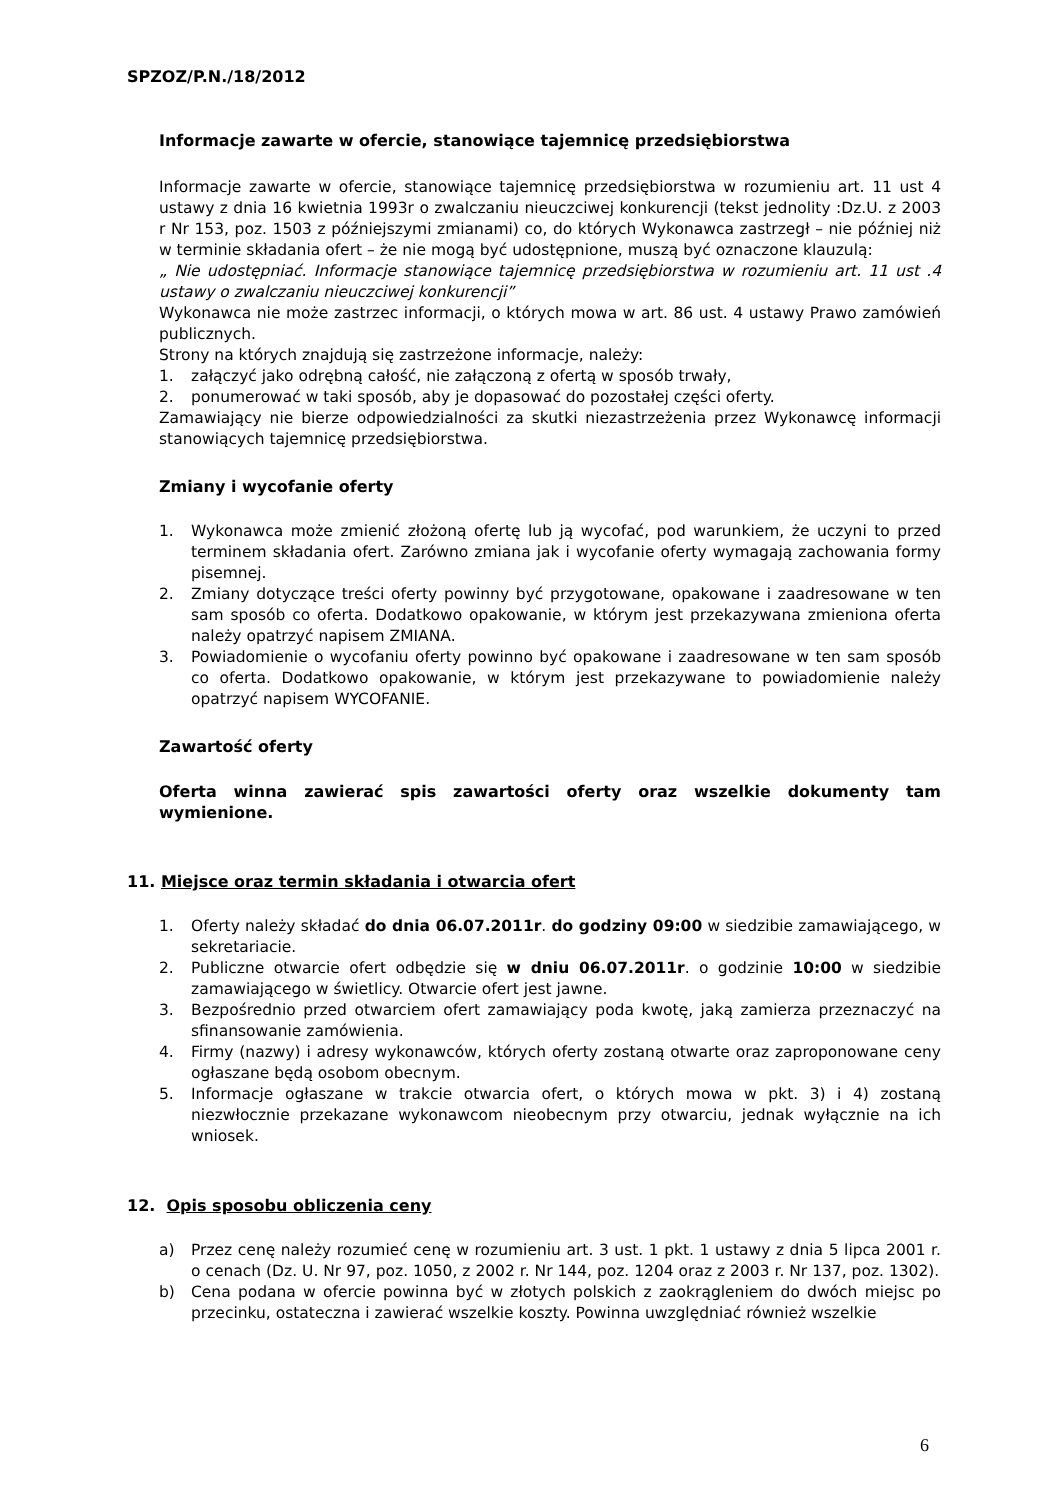SPZOZ/P.N./18/2012
Informacje zawarte w ofercie, stanowiące tajemnicę przedsiębiorstwa
Informacje zawarte w ofercie, stanowiące tajemnicę przedsiębiorstwa w rozumieniu art. 11 ust 4 ustawy z dnia 16 kwietnia 1993r o zwalczaniu nieuczciwej konkurencji (tekst jednolity :Dz.U. z 2003 r Nr 153, poz. 1503 z późniejszymi zmianami) co, do których Wykonawca zastrzegł – nie później niż w terminie składania ofert – że nie mogą być udostępnione, muszą być oznaczone klauzulą:
„ Nie udostępniać. Informacje stanowiące tajemnicę przedsiębiorstwa w rozumieniu art. 11 ust .4 ustawy o zwalczaniu nieuczciwej konkurencji”
Wykonawca nie może zastrzec informacji, o których mowa w art. 86 ust. 4 ustawy Prawo zamówień publicznych.
Strony na których znajdują się zastrzeżone informacje, należy:
1. załączyć jako odrębną całość, nie załączoną z ofertą w sposób trwały,
2. ponumerować w taki sposób, aby je dopasować do pozostałej części oferty.
Zamawiający nie bierze odpowiedzialności za skutki niezastrzeżenia przez Wykonawcę informacji stanowiących tajemnicę przedsiębiorstwa.
Zmiany i wycofanie oferty
1. Wykonawca może zmienić złożoną ofertę lub ją wycofać, pod warunkiem, że uczyni to przed terminem składania ofert. Zarówno zmiana jak i wycofanie oferty wymagają zachowania formy pisemnej.
2. Zmiany dotyczące treści oferty powinny być przygotowane, opakowane i zaadresowane w ten sam sposób co oferta. Dodatkowo opakowanie, w którym jest przekazywana zmieniona oferta należy opatrzyć napisem ZMIANA.
3. Powiadomienie o wycofaniu oferty powinno być opakowane i zaadresowane w ten sam sposób co oferta. Dodatkowo opakowanie, w którym jest przekazywane to powiadomienie należy opatrzyć napisem WYCOFANIE.
Zawartość oferty
Oferta winna zawierać spis zawartości oferty oraz wszelkie dokumenty tam wymienione.
11. Miejsce oraz termin składania i otwarcia ofert
1. Oferty należy składać do dnia 06.07.2011r. do godziny 09:00 w siedzibie zamawiającego, w sekretariacie.
2. Publiczne otwarcie ofert odbędzie się w dniu 06.07.2011r. o godzinie 10:00 w siedzibie zamawiającego w świetlicy. Otwarcie ofert jest jawne.
3. Bezpośrednio przed otwarciem ofert zamawiający poda kwotę, jaką zamierza przeznaczyć na sfinansowanie zamówienia.
4. Firmy (nazwy) i adresy wykonawców, których oferty zostaną otwarte oraz zaproponowane ceny ogłaszane będą osobom obecnym.
5. Informacje ogłaszane w trakcie otwarcia ofert, o których mowa w pkt. 3) i 4) zostaną niezwłocznie przekazane wykonawcom nieobecnym przy otwarciu, jednak wyłącznie na ich wniosek.
12. Opis sposobu obliczenia ceny
a) Przez cenę należy rozumieć cenę w rozumieniu art. 3 ust. 1 pkt. 1 ustawy z dnia 5 lipca 2001 r. o cenach (Dz. U. Nr 97, poz. 1050, z 2002 r. Nr 144, poz. 1204 oraz z 2003 r. Nr 137, poz. 1302).
b) Cena podana w ofercie powinna być w złotych polskich z zaokrągleniem do dwóch miejsc po przecinku, ostateczna i zawierać wszelkie koszty. Powinna uwzględniać również wszelkie
6